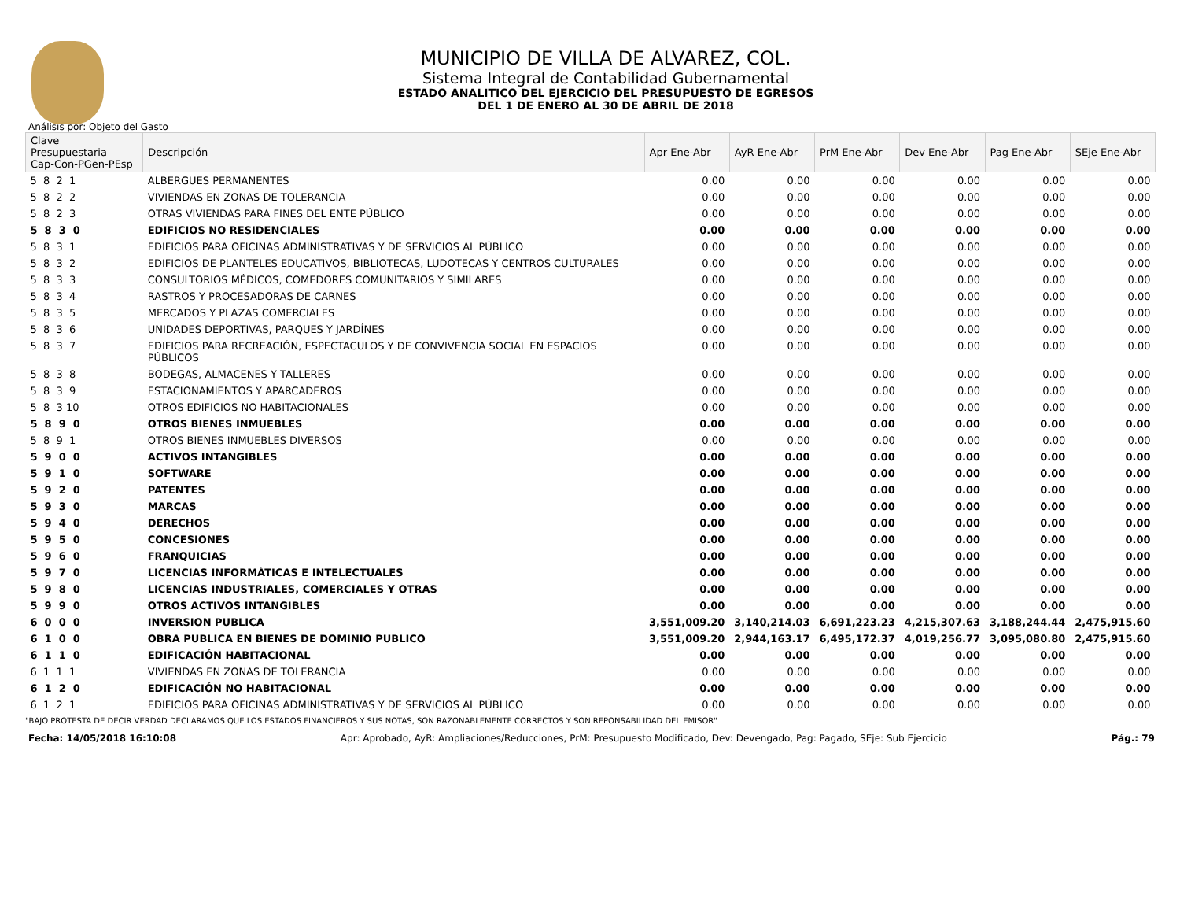MUNICIPIO DE VILLA DE ALVAREZ, COL.
Sistema Integral de Contabilidad Gubernamental
ESTADO ANALITICO DEL EJERCICIO DEL PRESUPUESTO DE EGRESOS
DEL 1 DE ENERO AL 30 DE ABRIL DE 2018
Análisis por: Objeto del Gasto
| Clave Presupuestaria Cap-Con-PGen-PEsp | Descripción | Apr Ene-Abr | AyR Ene-Abr | PrM Ene-Abr | Dev Ene-Abr | Pag Ene-Abr | SEje Ene-Abr |
| --- | --- | --- | --- | --- | --- | --- | --- |
| 5 8 2 1 | ALBERGUES PERMANENTES | 0.00 | 0.00 | 0.00 | 0.00 | 0.00 | 0.00 |
| 5 8 2 2 | VIVIENDAS EN ZONAS DE TOLERANCIA | 0.00 | 0.00 | 0.00 | 0.00 | 0.00 | 0.00 |
| 5 8 2 3 | OTRAS VIVIENDAS PARA FINES DEL ENTE PÚBLICO | 0.00 | 0.00 | 0.00 | 0.00 | 0.00 | 0.00 |
| 5 8 3 0 | EDIFICIOS NO RESIDENCIALES | 0.00 | 0.00 | 0.00 | 0.00 | 0.00 | 0.00 |
| 5 8 3 1 | EDIFICIOS PARA OFICINAS ADMINISTRATIVAS Y DE SERVICIOS AL PÚBLICO | 0.00 | 0.00 | 0.00 | 0.00 | 0.00 | 0.00 |
| 5 8 3 2 | EDIFICIOS DE PLANTELES EDUCATIVOS, BIBLIOTECAS, LUDOTECAS Y CENTROS CULTURALES | 0.00 | 0.00 | 0.00 | 0.00 | 0.00 | 0.00 |
| 5 8 3 3 | CONSULTORIOS MÉDICOS, COMEDORES COMUNITARIOS Y SIMILARES | 0.00 | 0.00 | 0.00 | 0.00 | 0.00 | 0.00 |
| 5 8 3 4 | RASTROS Y PROCESADORAS DE CARNES | 0.00 | 0.00 | 0.00 | 0.00 | 0.00 | 0.00 |
| 5 8 3 5 | MERCADOS Y PLAZAS COMERCIALES | 0.00 | 0.00 | 0.00 | 0.00 | 0.00 | 0.00 |
| 5 8 3 6 | UNIDADES DEPORTIVAS, PARQUES Y JARDÍNES | 0.00 | 0.00 | 0.00 | 0.00 | 0.00 | 0.00 |
| 5 8 3 7 | EDIFICIOS PARA RECREACIÓN, ESPECTACULOS Y DE CONVIVENCIA SOCIAL EN ESPACIOS PÚBLICOS | 0.00 | 0.00 | 0.00 | 0.00 | 0.00 | 0.00 |
| 5 8 3 8 | BODEGAS, ALMACENES Y TALLERES | 0.00 | 0.00 | 0.00 | 0.00 | 0.00 | 0.00 |
| 5 8 3 9 | ESTACIONAMIENTOS Y APARCADEROS | 0.00 | 0.00 | 0.00 | 0.00 | 0.00 | 0.00 |
| 5 8 3 10 | OTROS EDIFICIOS NO HABITACIONALES | 0.00 | 0.00 | 0.00 | 0.00 | 0.00 | 0.00 |
| 5 8 9 0 | OTROS BIENES INMUEBLES | 0.00 | 0.00 | 0.00 | 0.00 | 0.00 | 0.00 |
| 5 8 9 1 | OTROS BIENES INMUEBLES DIVERSOS | 0.00 | 0.00 | 0.00 | 0.00 | 0.00 | 0.00 |
| 5 9 0 0 | ACTIVOS INTANGIBLES | 0.00 | 0.00 | 0.00 | 0.00 | 0.00 | 0.00 |
| 5 9 1 0 | SOFTWARE | 0.00 | 0.00 | 0.00 | 0.00 | 0.00 | 0.00 |
| 5 9 2 0 | PATENTES | 0.00 | 0.00 | 0.00 | 0.00 | 0.00 | 0.00 |
| 5 9 3 0 | MARCAS | 0.00 | 0.00 | 0.00 | 0.00 | 0.00 | 0.00 |
| 5 9 4 0 | DERECHOS | 0.00 | 0.00 | 0.00 | 0.00 | 0.00 | 0.00 |
| 5 9 5 0 | CONCESIONES | 0.00 | 0.00 | 0.00 | 0.00 | 0.00 | 0.00 |
| 5 9 6 0 | FRANQUICIAS | 0.00 | 0.00 | 0.00 | 0.00 | 0.00 | 0.00 |
| 5 9 7 0 | LICENCIAS INFORMÁTICAS E INTELECTUALES | 0.00 | 0.00 | 0.00 | 0.00 | 0.00 | 0.00 |
| 5 9 8 0 | LICENCIAS INDUSTRIALES, COMERCIALES Y OTRAS | 0.00 | 0.00 | 0.00 | 0.00 | 0.00 | 0.00 |
| 5 9 9 0 | OTROS ACTIVOS INTANGIBLES | 0.00 | 0.00 | 0.00 | 0.00 | 0.00 | 0.00 |
| 6 0 0 0 | INVERSION PUBLICA | 3,551,009.20 | 3,140,214.03 | 6,691,223.23 | 4,215,307.63 | 3,188,244.44 | 2,475,915.60 |
| 6 1 0 0 | OBRA PUBLICA EN BIENES DE DOMINIO PUBLICO | 3,551,009.20 | 2,944,163.17 | 6,495,172.37 | 4,019,256.77 | 3,095,080.80 | 2,475,915.60 |
| 6 1 1 0 | EDIFICACIÓN HABITACIONAL | 0.00 | 0.00 | 0.00 | 0.00 | 0.00 | 0.00 |
| 6 1 1 1 | VIVIENDAS EN ZONAS DE TOLERANCIA | 0.00 | 0.00 | 0.00 | 0.00 | 0.00 | 0.00 |
| 6 1 2 0 | EDIFICACIÓN NO HABITACIONAL | 0.00 | 0.00 | 0.00 | 0.00 | 0.00 | 0.00 |
| 6 1 2 1 | EDIFICIOS PARA OFICINAS ADMINISTRATIVAS Y DE SERVICIOS AL PÚBLICO | 0.00 | 0.00 | 0.00 | 0.00 | 0.00 | 0.00 |
"BAJO PROTESTA DE DECIR VERDAD DECLARAMOS QUE LOS ESTADOS FINANCIEROS Y SUS NOTAS, SON RAZONABLEMENTE CORRECTOS Y SON REPONSABILIDAD DEL EMISOR"
Fecha: 14/05/2018 16:10:08 Apr: Aprobado, AyR: Ampliaciones/Reducciones, PrM: Presupuesto Modificado, Dev: Devengado, Pag: Pagado, SEje: Sub Ejercicio Pág.: 79